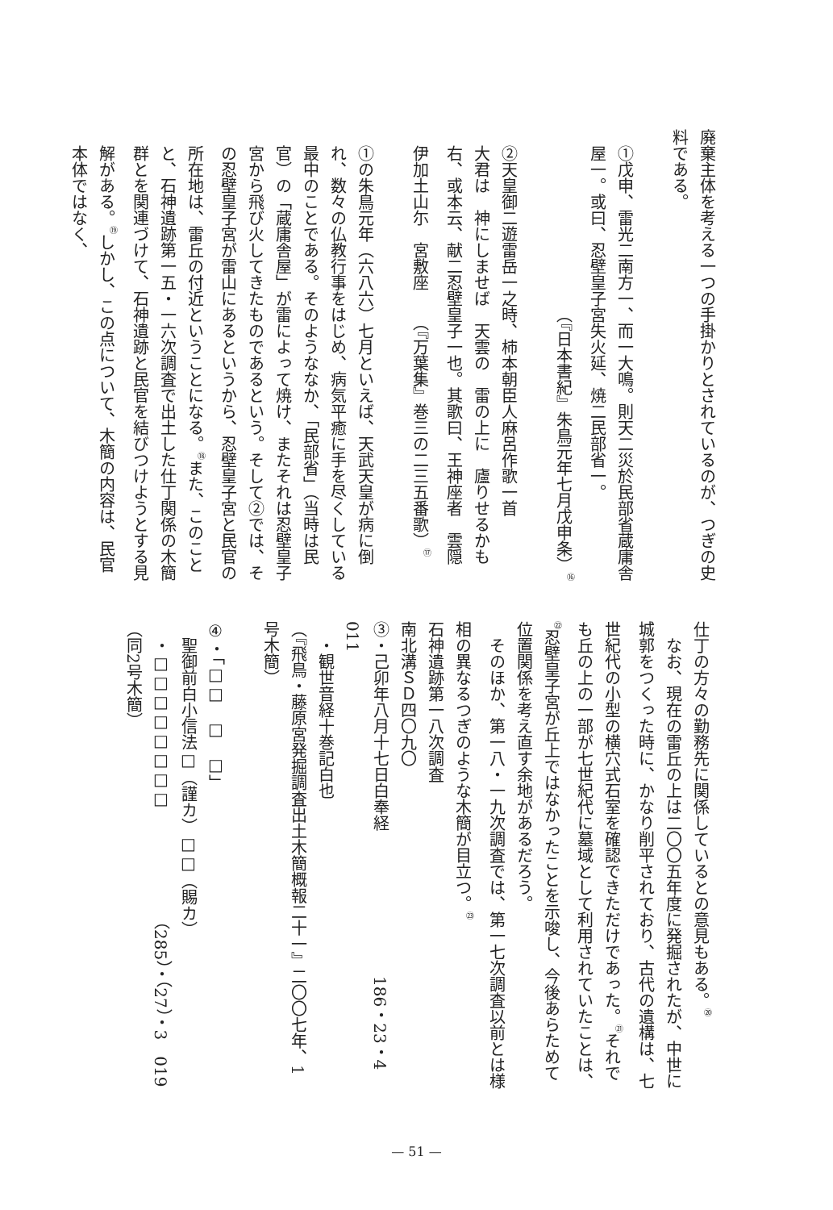廃棄主体を考える一つの手掛かりとされているのが、つぎの史料である。
①戊申、雷光二南方一、而一大鳴。則天二災於民部省蔵庸舎屋一。或曰、忍壁皇子宮失火延、焼二民部省一。
（『日本書紀』朱鳥元年七月戊申条）<sup>⑯</sup>
②天皇御二遊雷岳一之時、柿本朝臣人麻呂作歌一首
大君は　神にしませば　天雲の　雷の上に　廬りせるかも
右、或本云、献二忍壁皇子一也。其歌曰、王神座者　雲隠
伊加土山尓　宮敷座　　（『万葉集』巻三の二三五番歌）<sup>⑰</sup>
①の朱鳥元年（六八六）七月といえば、天武天皇が病に倒れ、数々の仏教行事をはじめ、病気平癒に手を尽くしている最中のことである。そのようななか、「民部省」（当時は民官）の「蔵庸舎屋」が雷によって焼け、またそれは忍壁皇子宮から飛び火してきたものであるという。そして②では、その忍壁皇子宮が雷山にあるというから、忍壁皇子宮と民官の所在地は、雷丘の付近ということになる。<sup>⑱</sup>また、このことと、石神遺跡第一五・一六次調査で出土した仕丁関係の木簡群とを関連づけて、石神遺跡と民官を結びつけようとする見解がある。<sup>⑲</sup>しかし、この点について、木簡の内容は、民官本体ではなく、
仕丁の方々の勤務先に関係しているとの意見もある。<sup>⑳</sup>
　なお、現在の雷丘の上は二〇〇五年度に発掘されたが、中世に城郭をつくった時に、かなり削平されており、古代の遺構は、七世紀代の小型の横穴式石室を確認できただけであった。<sup>㉑</sup>それでも丘の上の一部が七世紀代に墓域として利用されていたことは、<sup>㉒</sup>忍壁皇子宮が丘上ではなかったことを示唆し、今後あらためて位置関係を考え直す余地があるだろう。
　そのほか、第一八・一九次調査では、第一七次調査以前とは様相の異なるつぎのような木簡が目立つ。<sup>㉓</sup>
石神遺跡第一八次調査
南北溝ＳＤ四〇九〇
③・己卯年八月十七日白奉経　　　　　　　　　186・23・4　011
　・観世音経十巻記白也
（『飛鳥・藤原宮発掘調査出土木簡概報二十一』二〇〇七年、1号木簡）
④・「□□　□　□」
　聖御前白小信法□（謹カ）□□（賜カ）
　・□□□□□□□□　　　　　　　（285）・（27）・3　019
（同2号木簡）
— 51 —